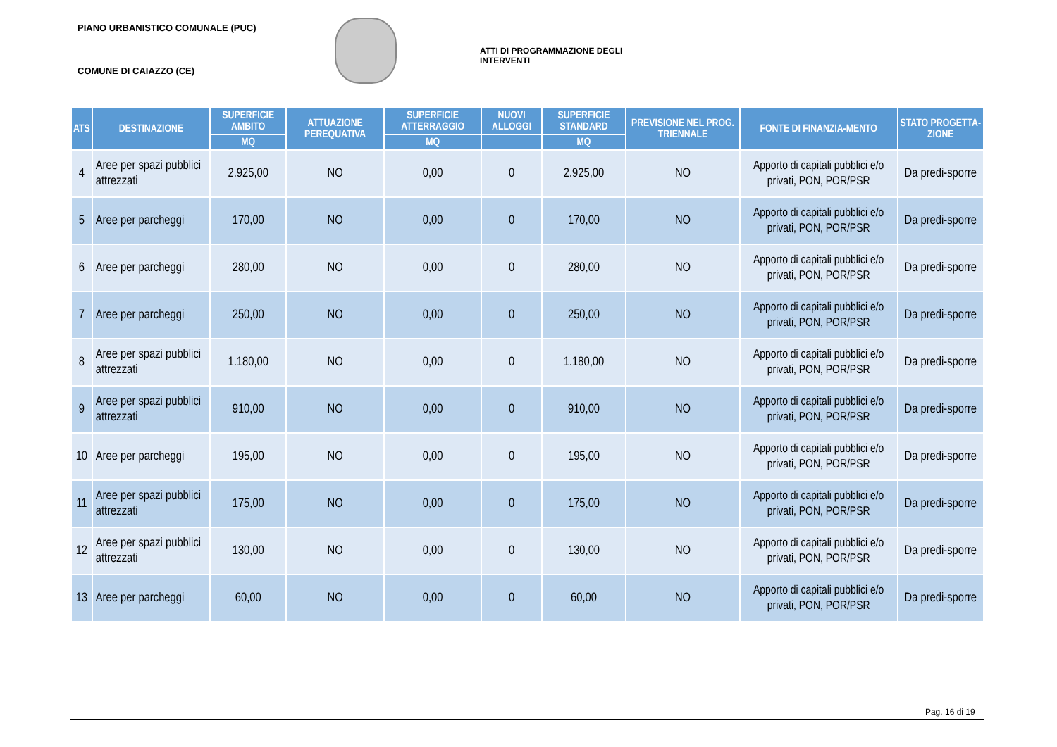PIANO URBANISTICO COMUNALE (PUC)
ATTI DI PROGRAMMAZIONE DEGLI INTERVENTI
COMUNE DI CAIAZZO (CE)
| ATS | DESTINAZIONE | SUPERFICIE AMBITO | ATTUAZIONE PEREQUATIVA | SUPERFICIE ATTERRAGGIO | NUOVI ALLOGGI | SUPERFICIE STANDARD | PREVISIONE NEL PROG. TRIENNALE | FONTE DI FINANZIA-MENTO | STATO PROGETTA-ZIONE |
| --- | --- | --- | --- | --- | --- | --- | --- | --- | --- |
| | | MQ | | MQ | | MQ | | | |
| 4 | Aree per spazi pubblici attrezzati | 2.925,00 | NO | 0,00 | 0 | 2.925,00 | NO | Apporto di capitali pubblici e/o privati, PON, POR/PSR | Da predi-sporre |
| 5 | Aree per parcheggi | 170,00 | NO | 0,00 | 0 | 170,00 | NO | Apporto di capitali pubblici e/o privati, PON, POR/PSR | Da predi-sporre |
| 6 | Aree per parcheggi | 280,00 | NO | 0,00 | 0 | 280,00 | NO | Apporto di capitali pubblici e/o privati, PON, POR/PSR | Da predi-sporre |
| 7 | Aree per parcheggi | 250,00 | NO | 0,00 | 0 | 250,00 | NO | Apporto di capitali pubblici e/o privati, PON, POR/PSR | Da predi-sporre |
| 8 | Aree per spazi pubblici attrezzati | 1.180,00 | NO | 0,00 | 0 | 1.180,00 | NO | Apporto di capitali pubblici e/o privati, PON, POR/PSR | Da predi-sporre |
| 9 | Aree per spazi pubblici attrezzati | 910,00 | NO | 0,00 | 0 | 910,00 | NO | Apporto di capitali pubblici e/o privati, PON, POR/PSR | Da predi-sporre |
| 10 | Aree per parcheggi | 195,00 | NO | 0,00 | 0 | 195,00 | NO | Apporto di capitali pubblici e/o privati, PON, POR/PSR | Da predi-sporre |
| 11 | Aree per spazi pubblici attrezzati | 175,00 | NO | 0,00 | 0 | 175,00 | NO | Apporto di capitali pubblici e/o privati, PON, POR/PSR | Da predi-sporre |
| 12 | Aree per spazi pubblici attrezzati | 130,00 | NO | 0,00 | 0 | 130,00 | NO | Apporto di capitali pubblici e/o privati, PON, POR/PSR | Da predi-sporre |
| 13 | Aree per parcheggi | 60,00 | NO | 0,00 | 0 | 60,00 | NO | Apporto di capitali pubblici e/o privati, PON, POR/PSR | Da predi-sporre |
Pag. 16 di 19